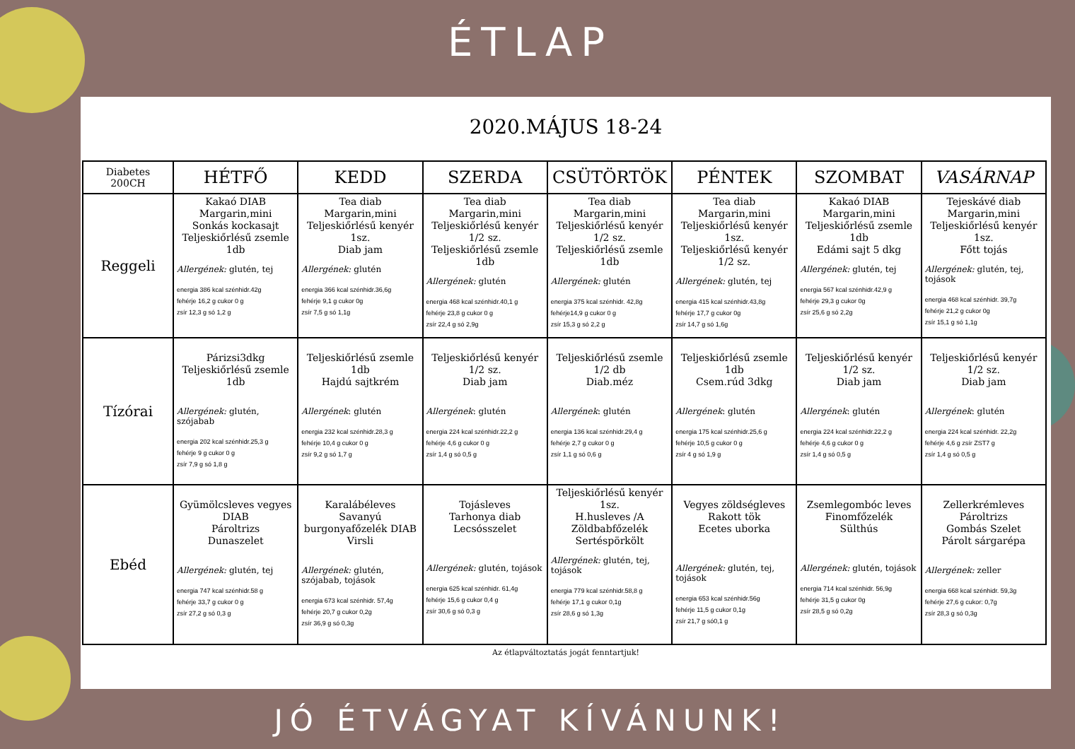ÉTLAP
2020.MÁJUS 18-24
| Diabetes 200CH | HÉTFŐ | KEDD | SZERDA | CSÜTÖRTÖK | PÉNTEK | SZOMBAT | VASÁRNAP |
| --- | --- | --- | --- | --- | --- | --- | --- |
| Reggeli | Kakaó DIAB Margarin,mini Sonkás kockasajt Teljeskiőrlésű zsemle 1db Allergének: glutén, tej energia 386 kcal szénhidr.42g fehérje 16,2 g cukor 0 g zsír 12,3 g só 1,2 g | Tea diab Margarin,mini Teljeskiőrlésű kenyér 1sz. Diab jam Allergének: glutén energia 366 kcal szénhidr.36,6g fehérje 9,1 g cukor 0g zsír 7,5 g só 1,1g | Tea diab Margarin,mini Teljeskiőrlésű kenyér 1/2 sz. Teljeskiőrlésű zsemle 1db Allergének: glutén energia 468 kcal szénhidr.40,1 g fehérje 23,8 g cukor 0 g zsír 22,4 g só 2,9g | Tea diab Margarin,mini Teljeskiőrlésű kenyér 1/2 sz. Teljeskiőrlésű zsemle 1db Allergének: glutén energia 375 kcal szénhidr. 42,8g fehérje14,9 g cukor 0 g zsír 15,3 g só 2,2 g | Tea diab Margarin,mini Teljeskiőrlésű kenyér 1sz. Teljeskiőrlésű kenyér 1/2 sz. Allergének: glutén, tej energia 415 kcal szénhidr.43,8g fehérje 17,7 g cukor 0g zsír 14,7 g só 1,6g | Kakaó DIAB Margarin,mini Teljeskiőrlésű zsemle 1db Edámi sajt 5 dkg Allergének: glutén, tej energia 567 kcal szénhidr.42,9 g fehérje 29,3 g cukor 0g zsír 25,6 g só 2,2g | Tejeskávé diab Margarin,mini Teljeskiőrlésű kenyér 1sz. Főtt tojás Allergének: glutén, tej, tojások energia 468 kcal szénhidr. 39,7g fehérje 21,2 g cukor 0g zsír 15,1 g só 1,1g |
| Tízórai | Párizsi3dkg Teljeskiőrlésű zsemle 1db Allergének: glutén, szójabab energia 202 kcal szénhidr.25,3 g fehérje 9 g cukor 0 g zsír 7,9 g só 1,8 g | Teljeskiőrlésű zsemle 1db Hajdú sajtkrém Allergének : glutén energia 232 kcal szénhidr.28,3 g fehérje 10,4 g cukor 0 g zsír 9,2 g só 1,7 g | Teljeskiőrlésű kenyér 1/2 sz. Diab jam Allergének : glutén energia 224 kcal szénhidr.22,2 g fehérje 4,6 g cukor 0 g zsír 1,4 g só 0,5 g | Teljeskiőrlésű zsemle 1/2 db Diab.méz Allergének : glutén energia 136 kcal szénhidr.29,4 g fehérje 2,7 g cukor 0 g zsír 1,1 g só 0,6 g | Teljeskiőrlésű zsemle 1db Csem.rúd 3dkg Allergének : glutén energia 175 kcal szénhidr.25,6 g fehérje 10,5 g cukor 0 g zsír 4 g só 1,9 g | Teljeskiőrlésű kenyér 1/2 sz. Diab jam Allergének : glutén energia 224 kcal szénhidr.22,2 g fehérje 4,6 g cukor 0 g zsír 1,4 g só 0,5 g | Teljeskiőrlésű kenyér 1/2 sz. Diab jam Allergének : glutén energia 224 kcal szénhidr. 22,2g fehérje 4,6 g zsír ZST7 g zsír 1,4 g só 0,5 g |
| Ebéd | Gyümölcsleves vegyes DIAB Pároltrizs Dunaszelet Allergének: glutén, tej energia 747 kcal szénhidr.58 g fehérje 33,7 g cukor 0 g zsír 27,2 g só 0,3 g | Karalábéleves Savanyú burgonyafőzelék DIAB Virsli Allergének: glutén, szójabab, tojások energia 673 kcal szénhidr. 57,4g fehérje 20,7 g cukor 0,2g zsír 36,9 g só 0,3g | Tojásleves Tarhonya diab Lecsósszelet Allergének: glutén, tojások energia 625 kcal szénhidr. 61,4g fehérje 15,6 g cukor 0,4 g zsír 30,6 g só 0,3 g | Teljeskiőrlésű kenyér 1sz. H.husleves /A Zöldbabfőzelék Sertéspörkölt Allergének: glutén, tej, tojások energia 779 kcal szénhidr.58,8 g fehérje 17,1 g cukor 0,1g zsír 28,6 g só 1,3g | Vegyes zöldségleves Rakott tök Ecetes uborka Allergének: glutén, tej, tojások energia 653 kcal szénhidr.56g fehérje 11,5 g cukor 0,1g zsír 21,7 g só0,1 g | Zsemlegombóc leves Finomfőzelék Sülthús Allergének: glutén, tojások energia 714 kcal szénhidr. 56,9g fehérje 31,5 g cukor 0g zsír 28,5 g só 0,2g | Zellerkrémleves Pároltrizs Gombás Szelet Párolt sárgarépa Allergének: zeller energia 668 kcal szénhidr. 59,3g fehérje 27,6 g cukor: 0,7g zsír 28,3 g só 0,3g |
Az étlapváltoztatás jogát fenntartjuk!
JÓ ÉTVÁGYAT KÍVÁNUNK!